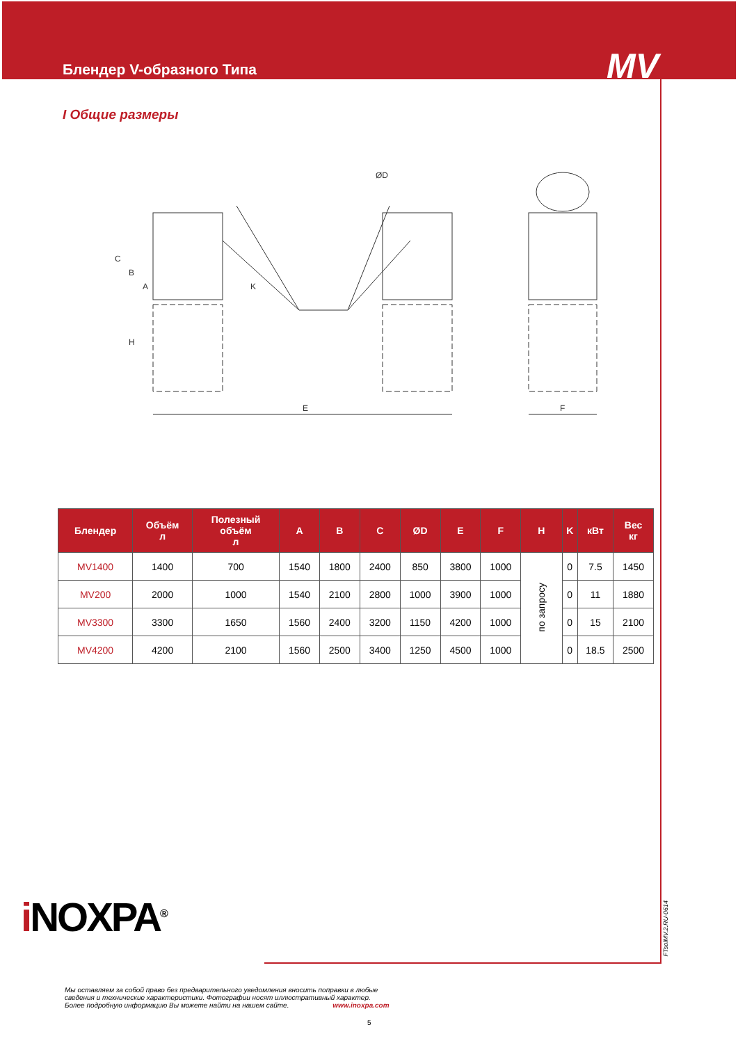Блендер V-образного Типа MV
I Общие размеры
E
F
C
B
A
H
K
ØD
| Блендер | Объём л | Полезный объём л | A | B | C | ØD | E | F | H | K | кВт | Вес кг |
| --- | --- | --- | --- | --- | --- | --- | --- | --- | --- | --- | --- | --- |
| MV1400 | 1400 | 700 | 1540 | 1800 | 2400 | 850 | 3800 | 1000 | по запросу | 0 | 7.5 | 1450 |
| MV200 | 2000 | 1000 | 1540 | 2100 | 2800 | 1000 | 3900 | 1000 | | 0 | 11 | 1880 |
| MV3300 | 3300 | 1650 | 1560 | 2400 | 3200 | 1150 | 4200 | 1000 | | 0 | 15 | 2100 |
| MV4200 | 4200 | 2100 | 1560 | 2500 | 3400 | 1250 | 4500 | 1000 | | 0 | 18.5 | 2500 |
i NOXPA<sup>®</sup> FTsolMV.2.RU-0614
Мы оставляем за собой право без предварительного уведомления вносить поправки в любые сведения и технические характеристики. Фотографии носят иллюстративный характер.
Более подробную информацию Вы можете найти на нашем сайте. www.inoxpa.com
5